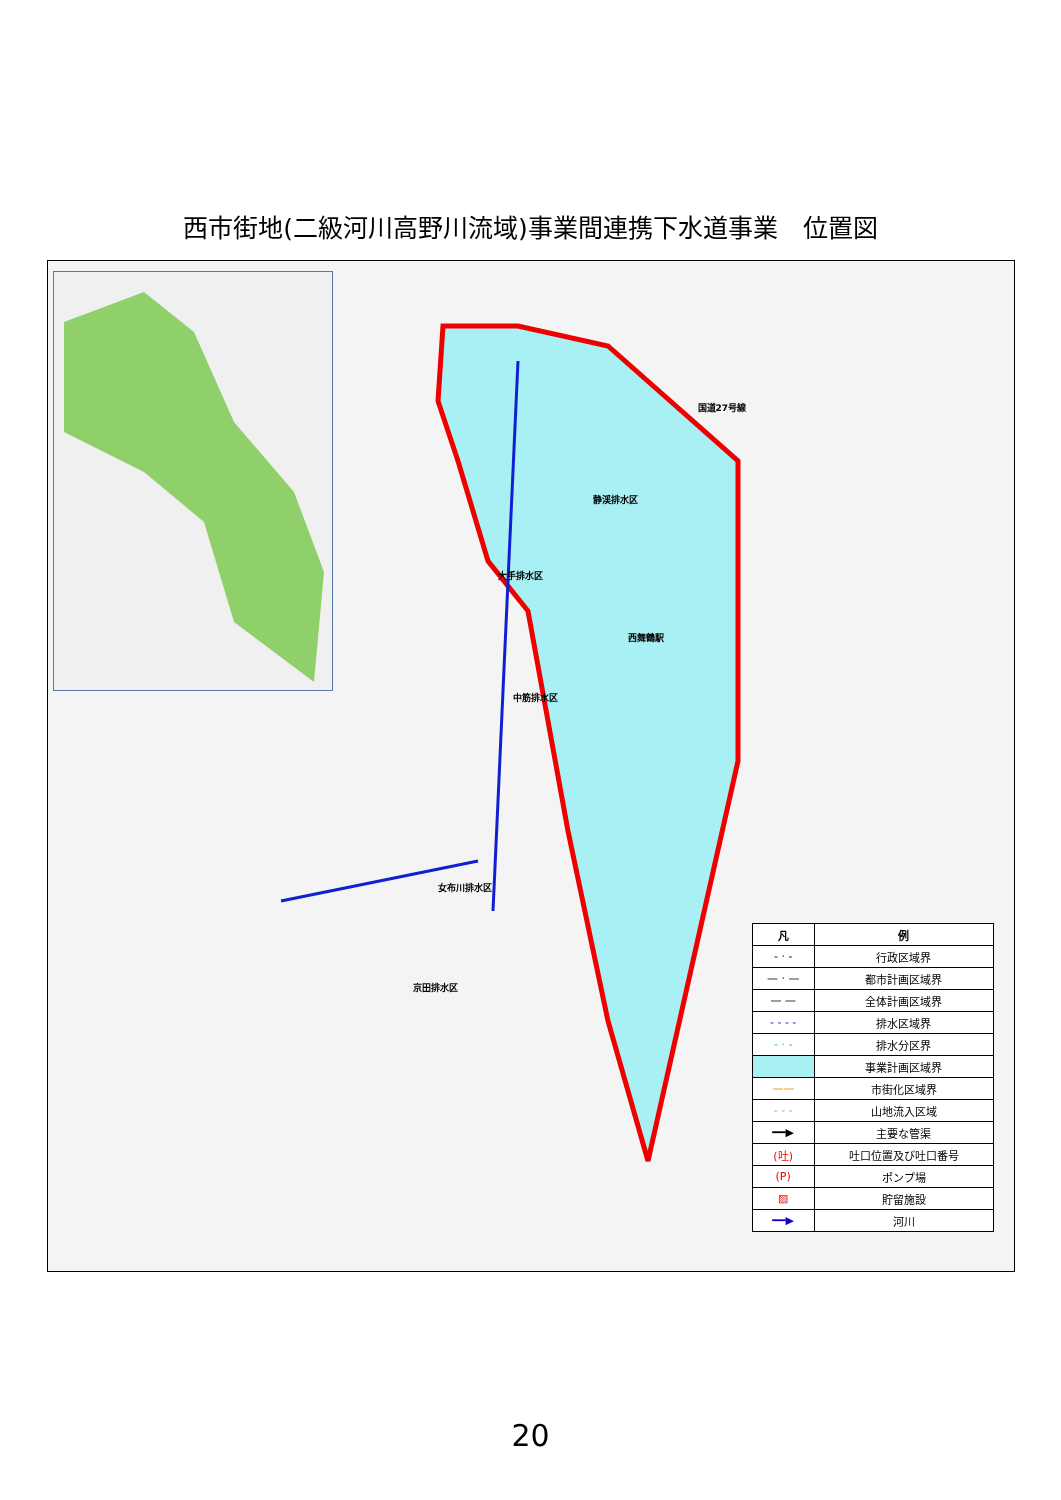西市街地(二級河川高野川流域)事業間連携下水道事業　位置図
国道27号線
静渓排水区
大手排水区
中筋排水区
女布川排水区
京田排水区
西舞鶴駅
| 凡 | 例 |
| --- | --- |
| - · - | 行政区域界 |
| — · — | 都市計画区域界 |
| — — | 全体計画区域界 |
| - - - - | 排水区域界 |
| - · - | 排水分区界 |
| | 事業計画区域界 |
| —— | 市街化区域界 |
| - - - | 山地流入区域 |
| ━━▶ | 主要な管渠 |
| (吐) | 吐口位置及び吐口番号 |
| (P) | ポンプ場 |
| ▨ | 貯留施設 |
| ━━▶ | 河川 |
20